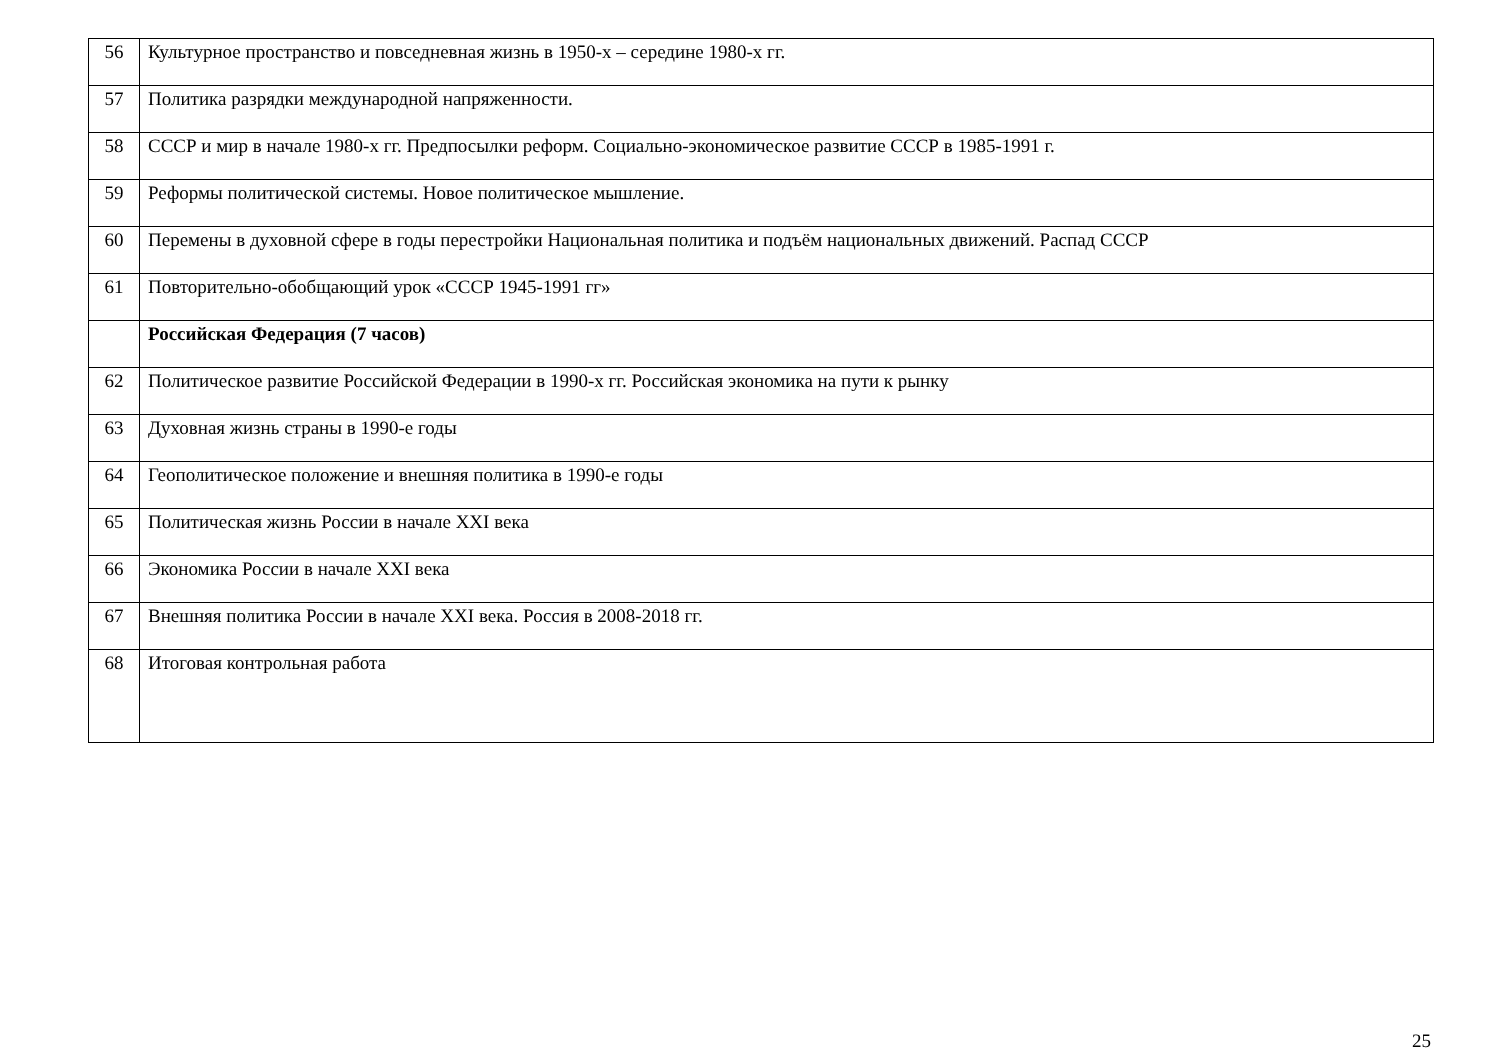| 56 | Культурное пространство и повседневная жизнь в 1950-х – середине 1980-х гг. |
| 57 | Политика разрядки международной напряженности. |
| 58 | СССР и мир в начале 1980-х гг. Предпосылки реформ. Социально-экономическое развитие СССР в 1985-1991 г. |
| 59 | Реформы политической системы. Новое политическое мышление. |
| 60 | Перемены в духовной сфере в годы перестройки Национальная политика и подъём национальных движений. Распад СССР |
| 61 | Повторительно-обобщающий урок «СССР 1945-1991 гг» |
| | Российская Федерация (7 часов) |
| 62 | Политическое развитие Российской Федерации в 1990-х гг. Российская экономика на пути к рынку |
| 63 | Духовная жизнь страны в 1990-е годы |
| 64 | Геополитическое положение и внешняя политика в 1990-е годы |
| 65 | Политическая жизнь России в начале XXI века |
| 66 | Экономика России в начале XXI века |
| 67 | Внешняя политика России в начале XXI века. Россия в 2008-2018 гг. |
| 68 | Итоговая контрольная работа |
25